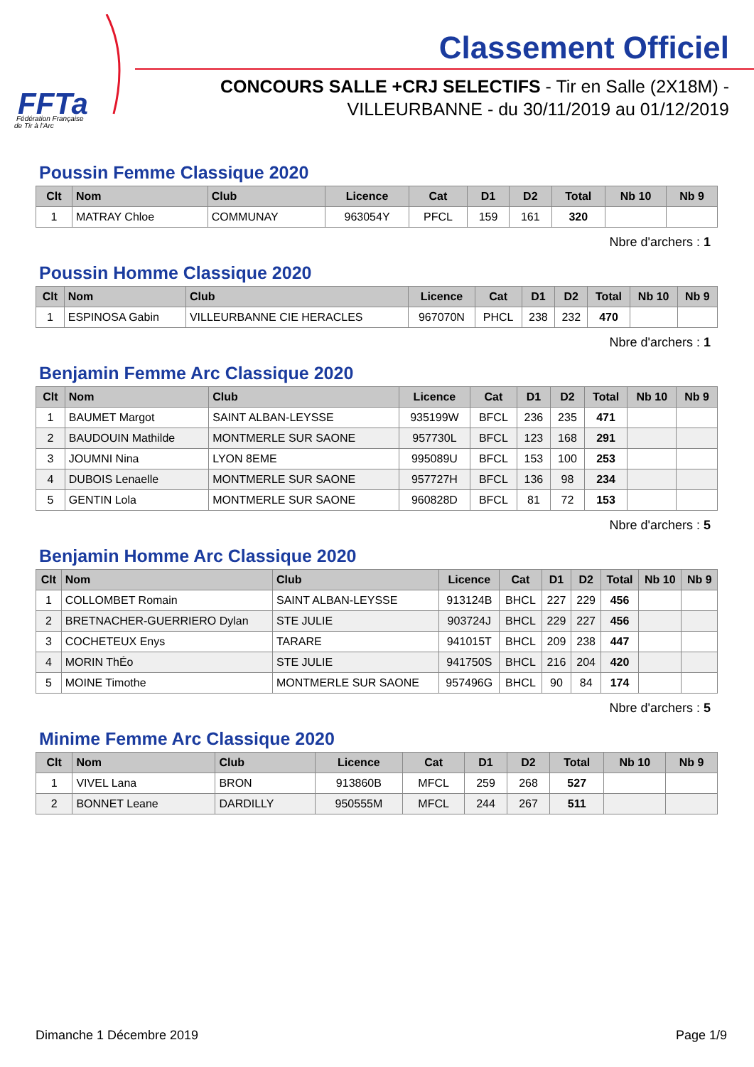FFTa
Fédération Française
de Tir à l'Arc
Classement Officiel
CONCOURS SALLE +CRJ SELECTIFS - Tir en Salle (2X18M) -
VILLEURBANNE - du 30/11/2019 au 01/12/2019
Poussin Femme Classique 2020
| Clt | Nom | Club | Licence | Cat | D1 | D2 | Total | Nb 10 | Nb 9 |
| --- | --- | --- | --- | --- | --- | --- | --- | --- | --- |
| 1 | MATRAY Chloe | COMMUNAY | 963054Y | PFCL | 159 | 161 | 320 | | |
Nbre d'archers : 1
Poussin Homme Classique 2020
| Clt | Nom | Club | Licence | Cat | D1 | D2 | Total | Nb 10 | Nb 9 |
| --- | --- | --- | --- | --- | --- | --- | --- | --- | --- |
| 1 | ESPINOSA Gabin | VILLEURBANNE CIE HERACLES | 967070N | PHCL | 238 | 232 | 470 | | |
Nbre d'archers : 1
Benjamin Femme Arc Classique 2020
| Clt | Nom | Club | Licence | Cat | D1 | D2 | Total | Nb 10 | Nb 9 |
| --- | --- | --- | --- | --- | --- | --- | --- | --- | --- |
| 1 | BAUMET Margot | SAINT ALBAN-LEYSSE | 935199W | BFCL | 236 | 235 | 471 | | |
| 2 | BAUDOUIN Mathilde | MONTMERLE SUR SAONE | 957730L | BFCL | 123 | 168 | 291 | | |
| 3 | JOUMNI Nina | LYON 8EME | 995089U | BFCL | 153 | 100 | 253 | | |
| 4 | DUBOIS Lenaelle | MONTMERLE SUR SAONE | 957727H | BFCL | 136 | 98 | 234 | | |
| 5 | GENTIN Lola | MONTMERLE SUR SAONE | 960828D | BFCL | 81 | 72 | 153 | | |
Nbre d'archers : 5
Benjamin Homme Arc Classique 2020
| Clt | Nom | Club | Licence | Cat | D1 | D2 | Total | Nb 10 | Nb 9 |
| --- | --- | --- | --- | --- | --- | --- | --- | --- | --- |
| 1 | COLLOMBET Romain | SAINT ALBAN-LEYSSE | 913124B | BHCL | 227 | 229 | 456 | | |
| 2 | BRETNACHER-GUERRIERO Dylan | STE JULIE | 903724J | BHCL | 229 | 227 | 456 | | |
| 3 | COCHETEUX Enys | TARARE | 941015T | BHCL | 209 | 238 | 447 | | |
| 4 | MORIN ThÉo | STE JULIE | 941750S | BHCL | 216 | 204 | 420 | | |
| 5 | MOINE Timothe | MONTMERLE SUR SAONE | 957496G | BHCL | 90 | 84 | 174 | | |
Nbre d'archers : 5
Minime Femme Arc Classique 2020
| Clt | Nom | Club | Licence | Cat | D1 | D2 | Total | Nb 10 | Nb 9 |
| --- | --- | --- | --- | --- | --- | --- | --- | --- | --- |
| 1 | VIVEL Lana | BRON | 913860B | MFCL | 259 | 268 | 527 | | |
| 2 | BONNET Leane | DARDILLY | 950555M | MFCL | 244 | 267 | 511 | | |
Dimanche 1 Décembre 2019 Page 1/9